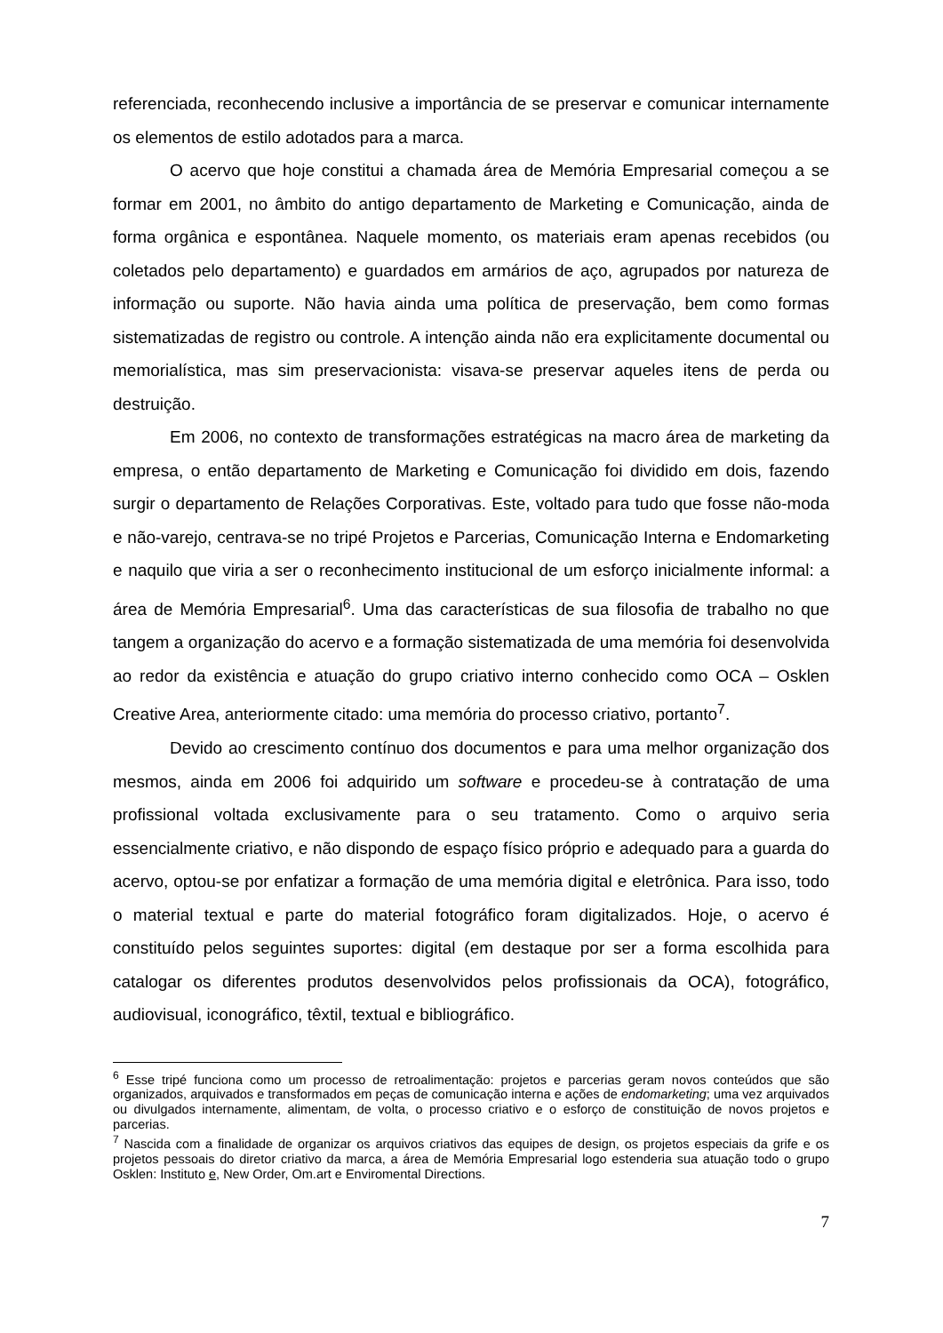referenciada, reconhecendo inclusive a importância de se preservar e comunicar internamente os elementos de estilo adotados para a marca.
O acervo que hoje constitui a chamada área de Memória Empresarial começou a se formar em 2001, no âmbito do antigo departamento de Marketing e Comunicação, ainda de forma orgânica e espontânea. Naquele momento, os materiais eram apenas recebidos (ou coletados pelo departamento) e guardados em armários de aço, agrupados por natureza de informação ou suporte. Não havia ainda uma política de preservação, bem como formas sistematizadas de registro ou controle. A intenção ainda não era explicitamente documental ou memorialística, mas sim preservacionista: visava-se preservar aqueles itens de perda ou destruição.
Em 2006, no contexto de transformações estratégicas na macro área de marketing da empresa, o então departamento de Marketing e Comunicação foi dividido em dois, fazendo surgir o departamento de Relações Corporativas. Este, voltado para tudo que fosse não-moda e não-varejo, centrava-se no tripé Projetos e Parcerias, Comunicação Interna e Endomarketing e naquilo que viria a ser o reconhecimento institucional de um esforço inicialmente informal: a área de Memória Empresarial<sup>6</sup>. Uma das características de sua filosofia de trabalho no que tangem a organização do acervo e a formação sistematizada de uma memória foi desenvolvida ao redor da existência e atuação do grupo criativo interno conhecido como OCA – Osklen Creative Area, anteriormente citado: uma memória do processo criativo, portanto<sup>7</sup>.
Devido ao crescimento contínuo dos documentos e para uma melhor organização dos mesmos, ainda em 2006 foi adquirido um software e procedeu-se à contratação de uma profissional voltada exclusivamente para o seu tratamento. Como o arquivo seria essencialmente criativo, e não dispondo de espaço físico próprio e adequado para a guarda do acervo, optou-se por enfatizar a formação de uma memória digital e eletrônica. Para isso, todo o material textual e parte do material fotográfico foram digitalizados. Hoje, o acervo é constituído pelos seguintes suportes: digital (em destaque por ser a forma escolhida para catalogar os diferentes produtos desenvolvidos pelos profissionais da OCA), fotográfico, audiovisual, iconográfico, têxtil, textual e bibliográfico.
<sup>6</sup> Esse tripé funciona como um processo de retroalimentação: projetos e parcerias geram novos conteúdos que são organizados, arquivados e transformados em peças de comunicação interna e ações de endomarketing; uma vez arquivados ou divulgados internamente, alimentam, de volta, o processo criativo e o esforço de constituição de novos projetos e parcerias.
<sup>7</sup> Nascida com a finalidade de organizar os arquivos criativos das equipes de design, os projetos especiais da grife e os projetos pessoais do diretor criativo da marca, a área de Memória Empresarial logo estenderia sua atuação todo o grupo Osklen: Instituto e, New Order, Om.art e Enviromental Directions.
7